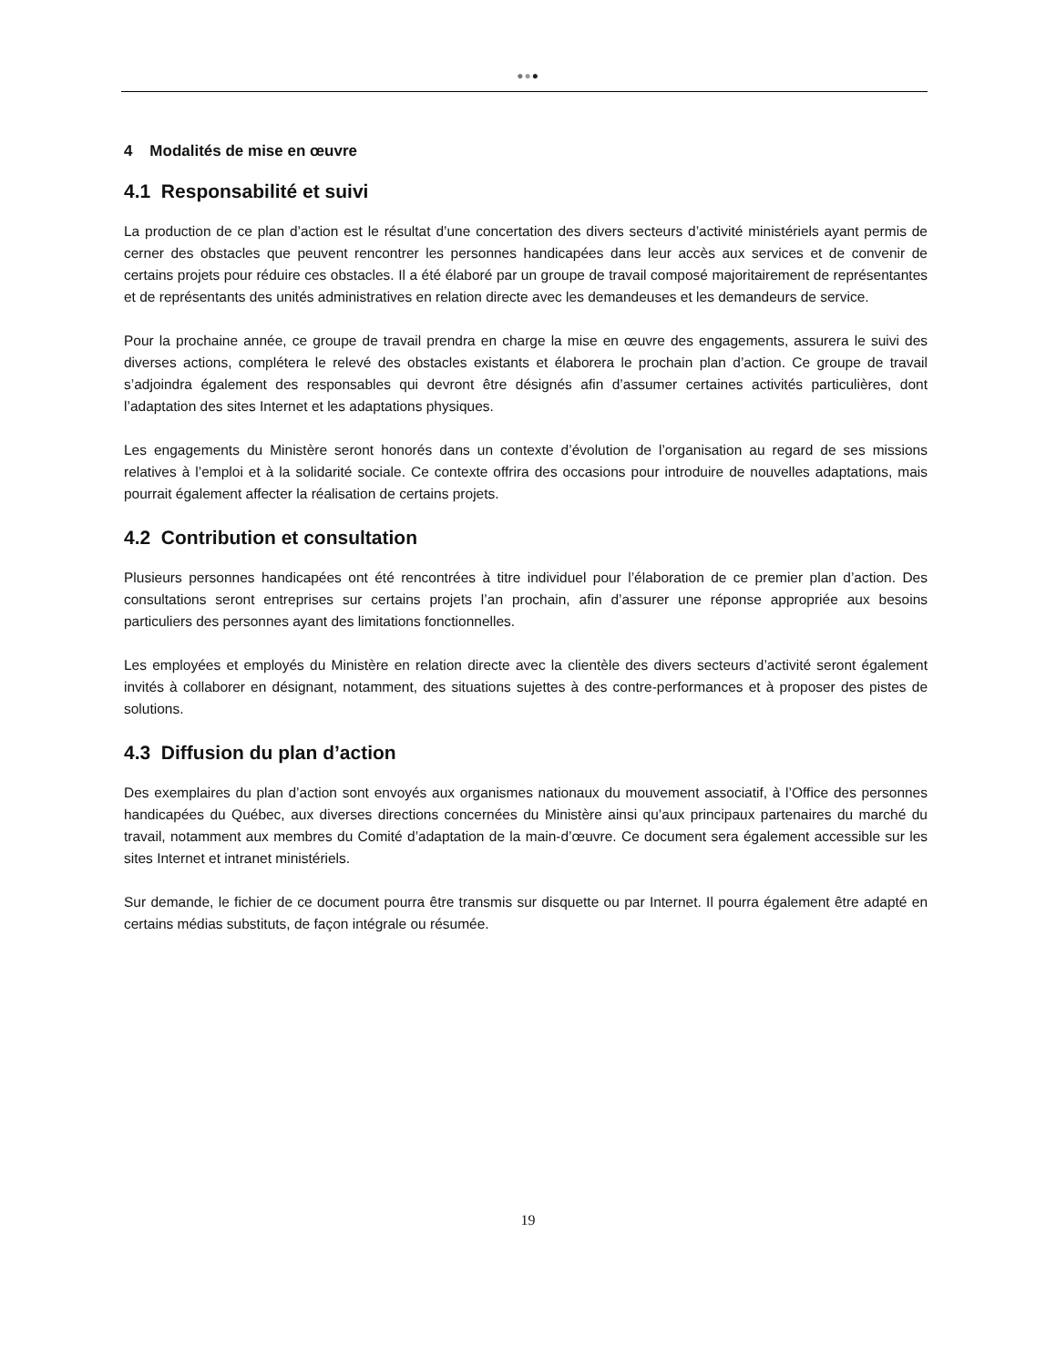●●●
4 Modalités de mise en œuvre
4.1 Responsabilité et suivi
La production de ce plan d’action est le résultat d’une concertation des divers secteurs d’activité ministériels ayant permis de cerner des obstacles que peuvent rencontrer les personnes handicapées dans leur accès aux services et de convenir de certains projets pour réduire ces obstacles. Il a été élaboré par un groupe de travail composé majoritairement de représentantes et de représentants des unités administratives en relation directe avec les demandeuses et les demandeurs de service.
Pour la prochaine année, ce groupe de travail prendra en charge la mise en œuvre des engagements, assurera le suivi des diverses actions, complétera le relevé des obstacles existants et élaborera le prochain plan d’action. Ce groupe de travail s’adjoindra également des responsables qui devront être désignés afin d’assumer certaines activités particulières, dont l’adaptation des sites Internet et les adaptations physiques.
Les engagements du Ministère seront honorés dans un contexte d’évolution de l’organisation au regard de ses missions relatives à l’emploi et à la solidarité sociale. Ce contexte offrira des occasions pour introduire de nouvelles adaptations, mais pourrait également affecter la réalisation de certains projets.
4.2 Contribution et consultation
Plusieurs personnes handicapées ont été rencontrées à titre individuel pour l’élaboration de ce premier plan d’action. Des consultations seront entreprises sur certains projets l’an prochain, afin d’assurer une réponse appropriée aux besoins particuliers des personnes ayant des limitations fonctionnelles.
Les employées et employés du Ministère en relation directe avec la clientèle des divers secteurs d’activité seront également invités à collaborer en désignant, notamment, des situations sujettes à des contre-performances et à proposer des pistes de solutions.
4.3 Diffusion du plan d’action
Des exemplaires du plan d’action sont envoyés aux organismes nationaux du mouvement associatif, à l’Office des personnes handicapées du Québec, aux diverses directions concernées du Ministère ainsi qu’aux principaux partenaires du marché du travail, notamment aux membres du Comité d’adaptation de la main-d’œuvre. Ce document sera également accessible sur les sites Internet et intranet ministériels.
Sur demande, le fichier de ce document pourra être transmis sur disquette ou par Internet. Il pourra également être adapté en certains médias substituts, de façon intégrale ou résumée.
19